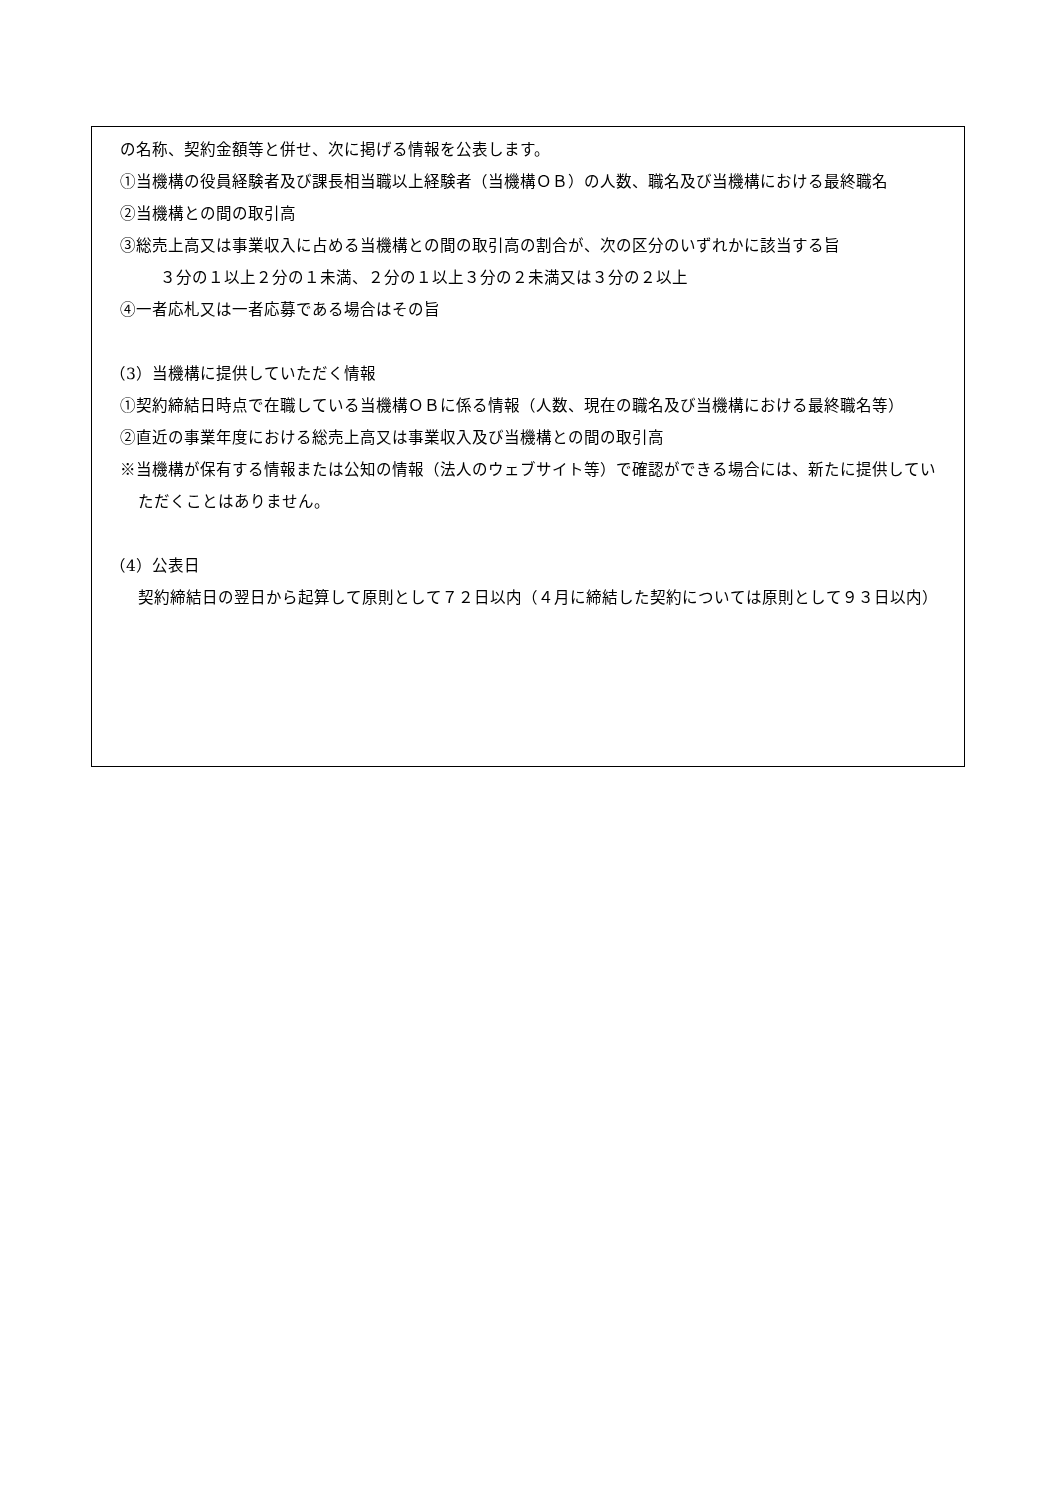の名称、契約金額等と併せ、次に掲げる情報を公表します。
①当機構の役員経験者及び課長相当職以上経験者（当機構ＯＢ）の人数、職名及び当機構における最終職名
②当機構との間の取引高
③総売上高又は事業収入に占める当機構との間の取引高の割合が、次の区分のいずれかに該当する旨
３分の１以上２分の１未満、２分の１以上３分の２未満又は３分の２以上
④一者応札又は一者応募である場合はその旨
（3）当機構に提供していただく情報
①契約締結日時点で在職している当機構ＯＢに係る情報（人数、現在の職名及び当機構における最終職名等）
②直近の事業年度における総売上高又は事業収入及び当機構との間の取引高
※当機構が保有する情報または公知の情報（法人のウェブサイト等）で確認ができる場合には、新たに提供していただくことはありません。
（4）公表日
契約締結日の翌日から起算して原則として７２日以内（４月に締結した契約については原則として９３日以内）